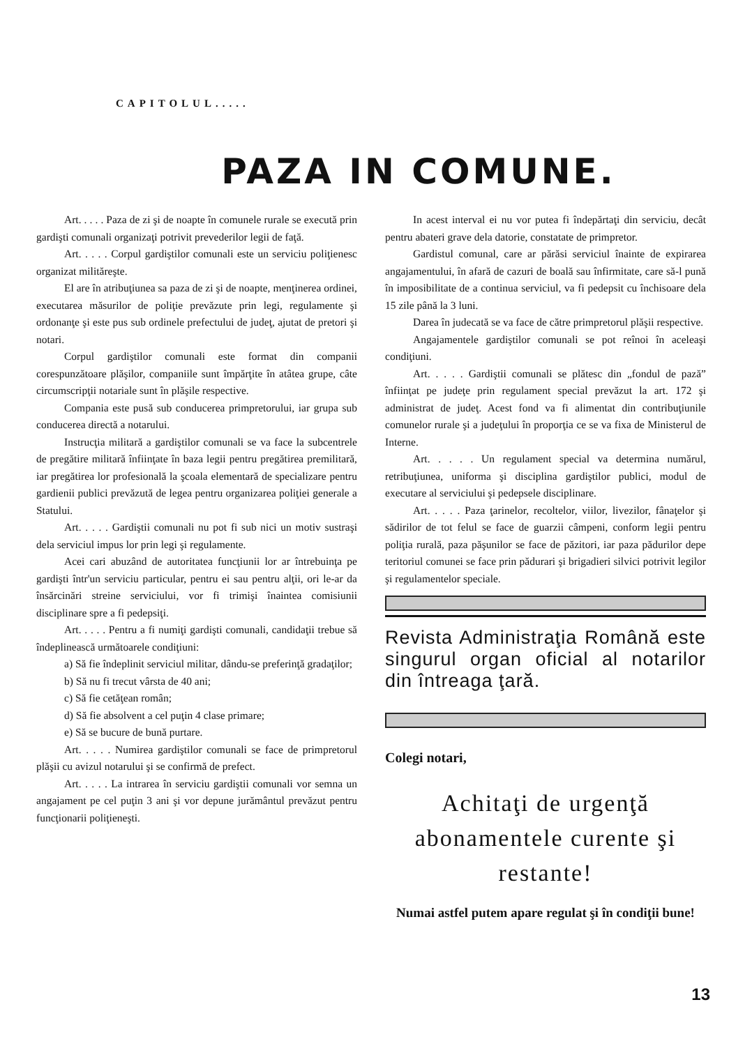CAPITOLUL.....
PAZA IN COMUNE.
Art. . . . . Paza de zi şi de noapte în comunele rurale se execută prin gardişti comunali organizaţi potrivit prevederilor legii de faţă.
Art. . . . . Corpul gardiştilor comunali este un serviciu poliţienesc organizat milităreşte.
El are în atribuţiunea sa paza de zi şi de noapte, menţinerea ordinei, executarea măsurilor de poliţie prevăzute prin legi, regulamente şi ordonanţe şi este pus sub ordinele prefectului de judeţ, ajutat de pretori şi notari.
Corpul gardiştilor comunali este format din companii corespunzătoare plăşilor, companiile sunt împărţite în atâtea grupe, câte circumscripţii notariale sunt în plăşile respective.
Compania este pusă sub conducerea primpretorului, iar grupa sub conducerea directă a notarului.
Instrucţia militară a gardiştilor comunali se va face la subcentrele de pregătire militară înfiinţate în baza legii pentru pregătirea premilitară, iar pregătirea lor profesională la şcoala elementară de specializare pentru gardienii publici prevăzută de legea pentru organizarea poliţiei generale a Statului.
Art. . . . . Gardiştii comunali nu pot fi sub nici un motiv sustraşi dela serviciul impus lor prin legi şi regulamente.
Acei cari abuzând de autoritatea funcţiunii lor ar întrebuinţa pe gardişti într'un serviciu particular, pentru ei sau pentru alţii, ori le-ar da însărcinări streine serviciului, vor fi trimişi înaintea comisiunii disciplinare spre a fi pedepsiţi.
Art. . . . . Pentru a fi numiţi gardişti comunali, candidaţii trebue să îndeplinească următoarele condiţiuni:
a) Să fie îndeplinit serviciul militar, dându-se preferinţă gradaţilor;
b) Să nu fi trecut vârsta de 40 ani;
c) Să fie cetăţean român;
d) Să fie absolvent a cel puţin 4 clase primare;
e) Să se bucure de bună purtare.
Art. . . . . Numirea gardiştilor comunali se face de primpretorul plăşii cu avizul notarului şi se confirmă de prefect.
Art. . . . . La intrarea în serviciu gardiştii comunali vor semna un angajament pe cel puţin 3 ani şi vor depune jurământul prevăzut pentru funcţionarii poliţieneşti.
In acest interval ei nu vor putea fi îndepărtaţi din serviciu, decât pentru abateri grave dela datorie, constatate de primpretor.
Gardistul comunal, care ar părăsi serviciul înainte de expirarea angajamentului, în afară de cazuri de boală sau înfirmitate, care să-l pună în imposibilitate de a continua serviciul, va fi pedepsit cu închisoare dela 15 zile până la 3 luni.
Darea în judecată se va face de către primpretorul plăşii respective.
Angajamentele gardiştilor comunali se pot reînoi în aceleaşi condiţiuni.
Art. . . . . Gardiştii comunali se plătesc din „fondul de pază” înfiinţat pe judeţe prin regulament special prevăzut la art. 172 şi administrat de judeţ. Acest fond va fi alimentat din contribuţiunile comunelor rurale şi a judeţului în proporţia ce se va fixa de Ministerul de Interne.
Art. . . . . Un regulament special va determina numărul, retribuţiunea, uniforma şi disciplina gardiştilor publici, modul de executare al serviciului şi pedepsele disciplinare.
Art. . . . . Paza ţarinelor, recoltelor, viilor, livezilor, fânaţelor şi sădirilor de tot felul se face de guarzii câmpeni, conform legii pentru poliţia rurală, paza păşunilor se face de păzitori, iar paza pădurilor depe teritoriul comunei se face prin pădurari şi brigadieri silvici potrivit legilor şi regulamentelor speciale.
Revista Administraţia Română este singurul organ oficial al notarilor din întreaga ţară.
Colegi notari,
Achitaţi de urgenţă abonamentele curente şi restante!
Numai astfel putem apare regulat şi în condiţii bune!
13